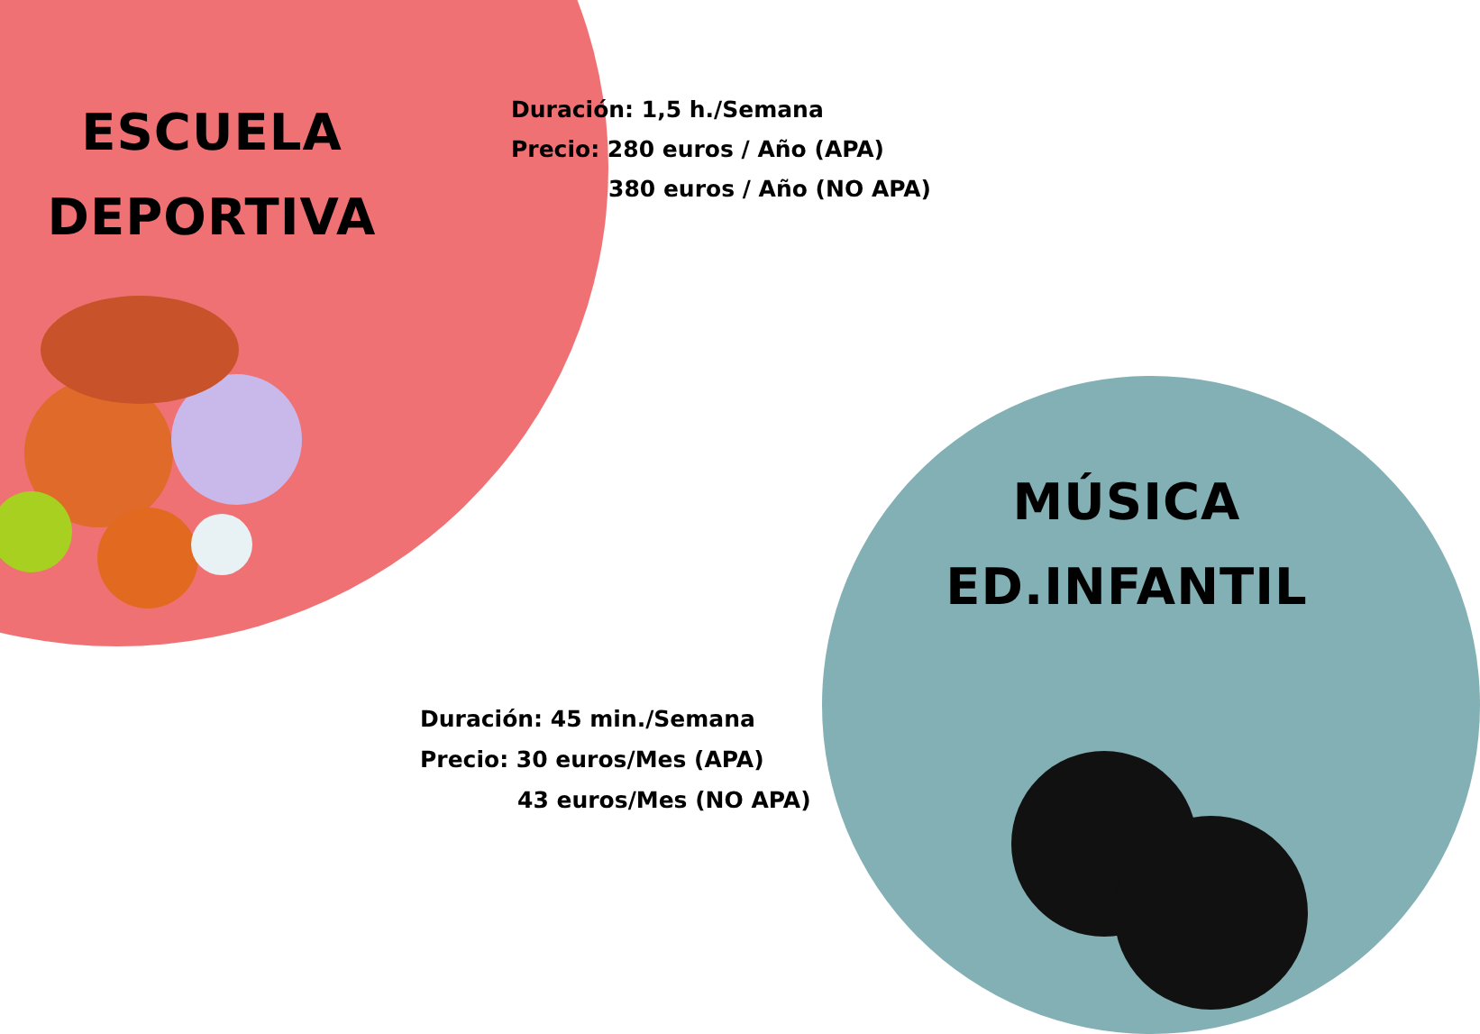ESCUELA
DEPORTIVA
Duración: 1,5 h./Semana
Precio: 280 euros / Año (APA)
380 euros / Año (NO APA)
MÚSICA
ED.INFANTIL
Duración: 45 min./Semana
Precio: 30 euros/Mes (APA)
43 euros/Mes (NO APA)